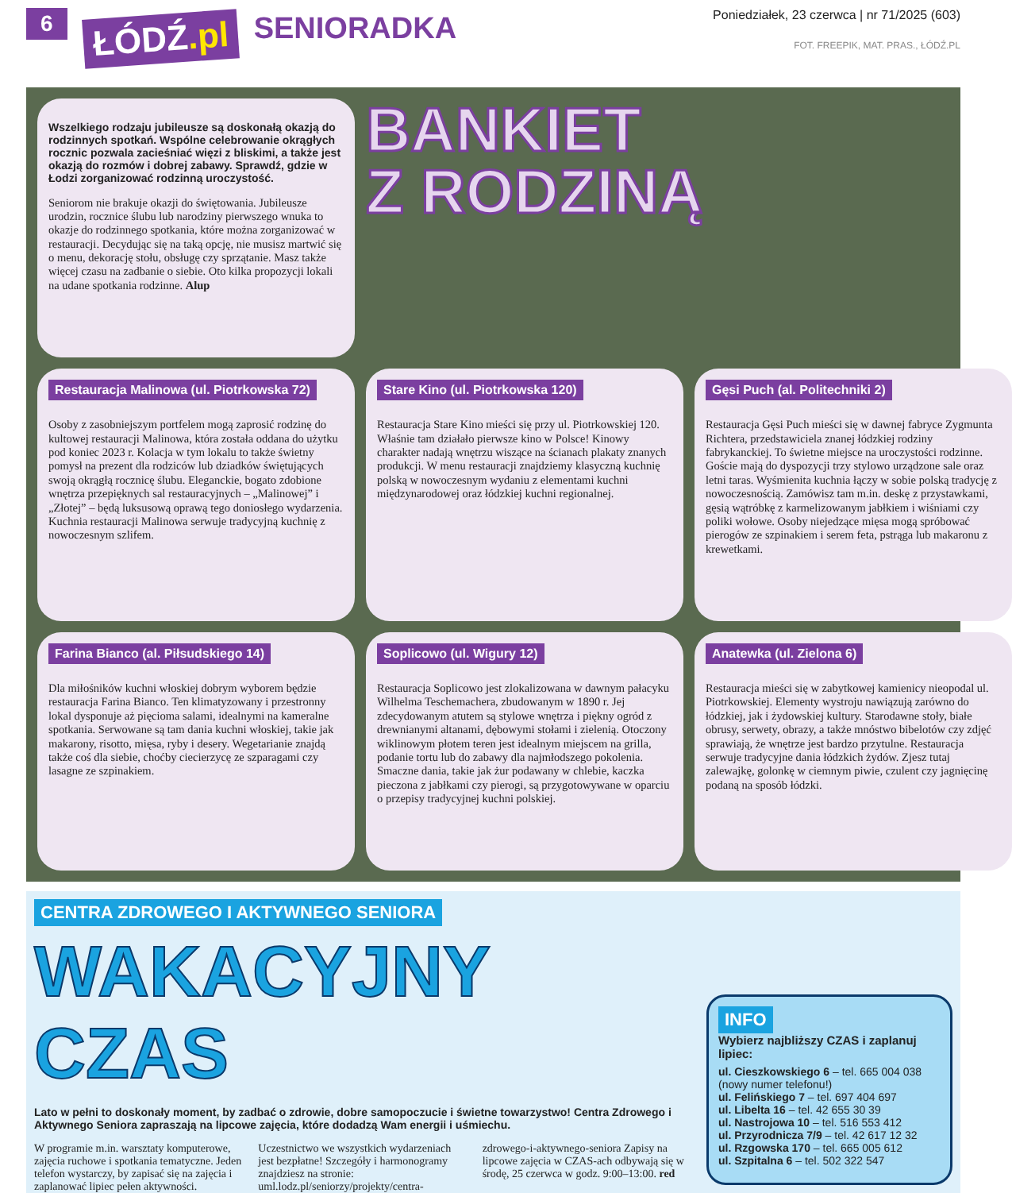6
ŁÓDŹ.pl
SENIORADKA
Poniedziałek, 23 czerwca | nr 71/2025 (603)
FOT. FREEPIK, MAT. PRAS., ŁÓDŹ.PL
Wszelkiego rodzaju jubileusze są doskonałą okazją do rodzinnych spotkań. Wspólne celebrowanie okrągłych rocznic pozwala zacieśniać więzi z bliskimi, a także jest okazją do rozmów i dobrej zabawy. Sprawdź, gdzie w Łodzi zorganizować rodzinną uroczystość.
Seniorom nie brakuje okazji do świętowania. Jubileusze urodzin, rocznice ślubu lub narodziny pierwszego wnuka to okazje do rodzinnego spotkania, które można zorganizować w restauracji. Decydując się na taką opcję, nie musisz martwić się o menu, dekorację stołu, obsługę czy sprzątanie. Masz także więcej czasu na zadbanie o siebie. Oto kilka propozycji lokali na udane spotkania rodzinne. Alup
BANKIET
Z RODZINĄ
Restauracja Malinowa (ul. Piotrkowska 72)
Osoby z zasobniejszym portfelem mogą zaprosić rodzinę do kultowej restauracji Malinowa, która została oddana do użytku pod koniec 2023 r. Kolacja w tym lokalu to także świetny pomysł na prezent dla rodziców lub dziadków świętujących swoją okrągłą rocznicę ślubu. Eleganckie, bogato zdobione wnętrza przepięknych sal restauracyjnych – „Malinowej” i „Złotej” – będą luksusową oprawą tego doniosłego wydarzenia. Kuchnia restauracji Malinowa serwuje tradycyjną kuchnię z nowoczesnym szlifem.
Stare Kino (ul. Piotrkowska 120)
Restauracja Stare Kino mieści się przy ul. Piotrkowskiej 120. Właśnie tam działało pierwsze kino w Polsce! Kinowy charakter nadają wnętrzu wiszące na ścianach plakaty znanych produkcji. W menu restauracji znajdziemy klasyczną kuchnię polską w nowoczesnym wydaniu z elementami kuchni międzynarodowej oraz łódzkiej kuchni regionalnej.
Gęsi Puch (al. Politechniki 2)
Restauracja Gęsi Puch mieści się w dawnej fabryce Zygmunta Richtera, przedstawiciela znanej łódzkiej rodziny fabrykanckiej. To świetne miejsce na uroczystości rodzinne. Goście mają do dyspozycji trzy stylowo urządzone sale oraz letni taras. Wyśmienita kuchnia łączy w sobie polską tradycję z nowoczesnością. Zamówisz tam m.in. deskę z przystawkami, gęsią wątróbkę z karmelizowanym jabłkiem i wiśniami czy poliki wołowe. Osoby niejedzące mięsa mogą spróbować pierogów ze szpinakiem i serem feta, pstrąga lub makaronu z krewetkami.
Farina Bianco (al. Piłsudskiego 14)
Dla miłośników kuchni włoskiej dobrym wyborem będzie restauracja Farina Bianco. Ten klimatyzowany i przestronny lokal dysponuje aż pięcioma salami, idealnymi na kameralne spotkania. Serwowane są tam dania kuchni włoskiej, takie jak makarony, risotto, mięsa, ryby i desery. Wegetarianie znajdą także coś dla siebie, choćby ciecierzycę ze szparagami czy lasagne ze szpinakiem.
Soplicowo (ul. Wigury 12)
Restauracja Soplicowo jest zlokalizowana w dawnym pałacyku Wilhelma Teschemachera, zbudowanym w 1890 r. Jej zdecydowanym atutem są stylowe wnętrza i piękny ogród z drewnianymi altanami, dębowymi stołami i zielenią. Otoczony wiklinowym płotem teren jest idealnym miejscem na grilla, podanie tortu lub do zabawy dla najmłodszego pokolenia. Smaczne dania, takie jak żur podawany w chlebie, kaczka pieczona z jabłkami czy pierogi, są przygotowywane w oparciu o przepisy tradycyjnej kuchni polskiej.
Anatewka (ul. Zielona 6)
Restauracja mieści się w zabytkowej kamienicy nieopodal ul. Piotrkowskiej. Elementy wystroju nawiązują zarówno do łódzkiej, jak i żydowskiej kultury. Starodawne stoły, białe obrusy, serwety, obrazy, a także mnóstwo bibelotów czy zdjęć sprawiają, że wnętrze jest bardzo przytulne. Restauracja serwuje tradycyjne dania łódzkich żydów. Zjesz tutaj zalewajkę, golonkę w ciemnym piwie, czulent czy jagnięcinę podaną na sposób łódzki.
CENTRA ZDROWEGO I AKTYWNEGO SENIORA
WAKACYJNY CZAS
Lato w pełni to doskonały moment, by zadbać o zdrowie, dobre samopoczucie i świetne towarzystwo! Centra Zdrowego i Aktywnego Seniora zapraszają na lipcowe zajęcia, które dodadzą Wam energii i uśmiechu.
W programie m.in. warsztaty komputerowe, zajęcia ruchowe i spotkania tematyczne. Jeden telefon wystarczy, by zapisać się na zajęcia i zaplanować lipiec pełen aktywności. Uczestnictwo we wszystkich wydarzeniach jest bezpłatne! Szczegóły i harmonogramy znajdziesz na stronie: uml.lodz.pl/seniorzy/projekty/centra-zdrowego-i-aktywnego-seniora Zapisy na lipcowe zajęcia w CZAS-ach odbywają się w środę, 25 czerwca w godz. 9:00–13:00. red
INFO
Wybierz najbliższy CZAS i zaplanuj lipiec:
ul. Cieszkowskiego 6 – tel. 665 004 038 (nowy numer telefonu!)
ul. Felińskiego 7 – tel. 697 404 697
ul. Libelta 16 – tel. 42 655 30 39
ul. Nastrojowa 10 – tel. 516 553 412
ul. Przyrodnicza 7/9 – tel. 42 617 12 32
ul. Rzgowska 170 – tel. 665 005 612
ul. Szpitalna 6 – tel. 502 322 547